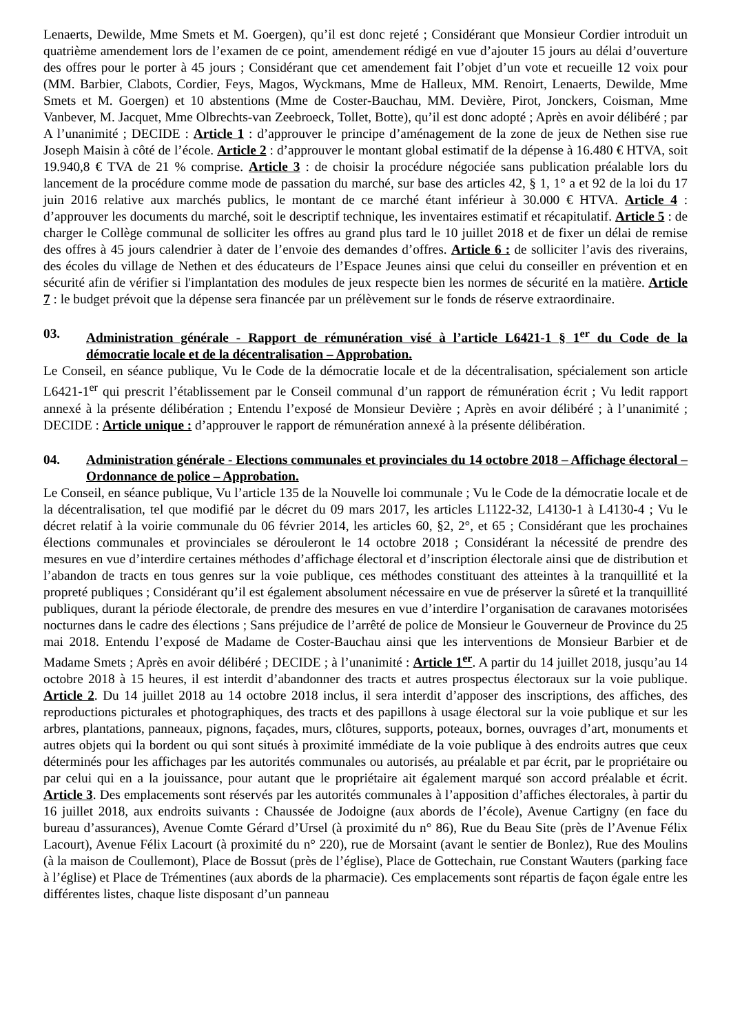Lenaerts, Dewilde, Mme Smets et M. Goergen), qu’il est donc rejeté ; Considérant que Monsieur Cordier introduit un quatrième amendement lors de l’examen de ce point, amendement rédigé en vue d’ajouter 15 jours au délai d’ouverture des offres pour le porter à 45 jours ; Considérant que cet amendement fait l’objet d’un vote et recueille 12 voix pour (MM. Barbier, Clabots, Cordier, Feys, Magos, Wyckmans, Mme de Halleux, MM. Renoirt, Lenaerts, Dewilde, Mme Smets et M. Goergen) et 10 abstentions (Mme de Coster-Bauchau, MM. Devière, Pirot, Jonckers, Coisman, Mme Vanbever, M. Jacquet, Mme Olbrechts-van Zeebroeck, Tollet, Botte), qu’il est donc adopté ; Après en avoir délibéré ; par A l’unanimité ; DECIDE : Article 1 : d’approuver le principe d’aménagement de la zone de jeux de Nethen sise rue Joseph Maisin à côté de l’école. Article 2 : d’approuver le montant global estimatif de la dépense à 16.480 € HTVA, soit 19.940,8 € TVA de 21 % comprise. Article 3 : de choisir la procédure négociée sans publication préalable lors du lancement de la procédure comme mode de passation du marché, sur base des articles 42, § 1, 1° a et 92 de la loi du 17 juin 2016 relative aux marchés publics, le montant de ce marché étant inférieur à 30.000 € HTVA. Article 4 : d’approuver les documents du marché, soit le descriptif technique, les inventaires estimatif et récapitulatif. Article 5 : de charger le Collège communal de solliciter les offres au grand plus tard le 10 juillet 2018 et de fixer un délai de remise des offres à 45 jours calendrier à dater de l’envoie des demandes d’offres. Article 6 : de solliciter l’avis des riverains, des écoles du village de Nethen et des éducateurs de l’Espace Jeunes ainsi que celui du conseiller en prévention et en sécurité afin de vérifier si l'implantation des modules de jeux respecte bien les normes de sécurité en la matière. Article 7 : le budget prévoit que la dépense sera financée par un prélèvement sur le fonds de réserve extraordinaire.
03. Administration générale - Rapport de rémunération visé à l’article L6421-1 § 1<sup>er</sup> du Code de la démocratie locale et de la décentralisation – Approbation.
Le Conseil, en séance publique, Vu le Code de la démocratie locale et de la décentralisation, spécialement son article L6421-1<sup>er</sup> qui prescrit l’établissement par le Conseil communal d’un rapport de rémunération écrit ; Vu ledit rapport annexé à la présente délibération ; Entendu l’exposé de Monsieur Devière ; Après en avoir délibéré ; à l’unanimité ; DECIDE : Article unique : d’approuver le rapport de rémunération annexé à la présente délibération.
04. Administration générale - Elections communales et provinciales du 14 octobre 2018 – Affichage électoral – Ordonnance de police – Approbation.
Le Conseil, en séance publique, Vu l’article 135 de la Nouvelle loi communale ; Vu le Code de la démocratie locale et de la décentralisation, tel que modifié par le décret du 09 mars 2017, les articles L1122-32, L4130-1 à L4130-4 ; Vu le décret relatif à la voirie communale du 06 février 2014, les articles 60, §2, 2°, et 65 ; Considérant que les prochaines élections communales et provinciales se dérouleront le 14 octobre 2018 ; Considérant la nécessité de prendre des mesures en vue d’interdire certaines méthodes d’affichage électoral et d’inscription électorale ainsi que de distribution et l’abandon de tracts en tous genres sur la voie publique, ces méthodes constituant des atteintes à la tranquillité et la propreté publiques ; Considérant qu’il est également absolument nécessaire en vue de préserver la sûreté et la tranquillité publiques, durant la période électorale, de prendre des mesures en vue d’interdire l’organisation de caravanes motorisées nocturnes dans le cadre des élections ; Sans préjudice de l’arrêté de police de Monsieur le Gouverneur de Province du 25 mai 2018. Entendu l’exposé de Madame de Coster-Bauchau ainsi que les interventions de Monsieur Barbier et de Madame Smets ; Après en avoir délibéré ; DECIDE ; à l’unanimité : Article 1<sup>er</sup>. A partir du 14 juillet 2018, jusqu’au 14 octobre 2018 à 15 heures, il est interdit d’abandonner des tracts et autres prospectus électoraux sur la voie publique. Article 2. Du 14 juillet 2018 au 14 octobre 2018 inclus, il sera interdit d’apposer des inscriptions, des affiches, des reproductions picturales et photographiques, des tracts et des papillons à usage électoral sur la voie publique et sur les arbres, plantations, panneaux, pignons, façades, murs, clôtures, supports, poteaux, bornes, ouvrages d’art, monuments et autres objets qui la bordent ou qui sont situés à proximité immédiate de la voie publique à des endroits autres que ceux déterminés pour les affichages par les autorités communales ou autorisés, au préalable et par écrit, par le propriétaire ou par celui qui en a la jouissance, pour autant que le propriétaire ait également marqué son accord préalable et écrit. Article 3. Des emplacements sont réservés par les autorités communales à l’apposition d’affiches électorales, à partir du 16 juillet 2018, aux endroits suivants : Chaussée de Jodoigne (aux abords de l’école), Avenue Cartigny (en face du bureau d’assurances), Avenue Comte Gérard d’Ursel (à proximité du n° 86), Rue du Beau Site (près de l’Avenue Félix Lacourt), Avenue Félix Lacourt (à proximité du n° 220), rue de Morsaint (avant le sentier de Bonlez), Rue des Moulins (à la maison de Coullemont), Place de Bossut (près de l’église), Place de Gottechain, rue Constant Wauters (parking face à l’église) et Place de Trémentines (aux abords de la pharmacie). Ces emplacements sont répartis de façon égale entre les différentes listes, chaque liste disposant d’un panneau